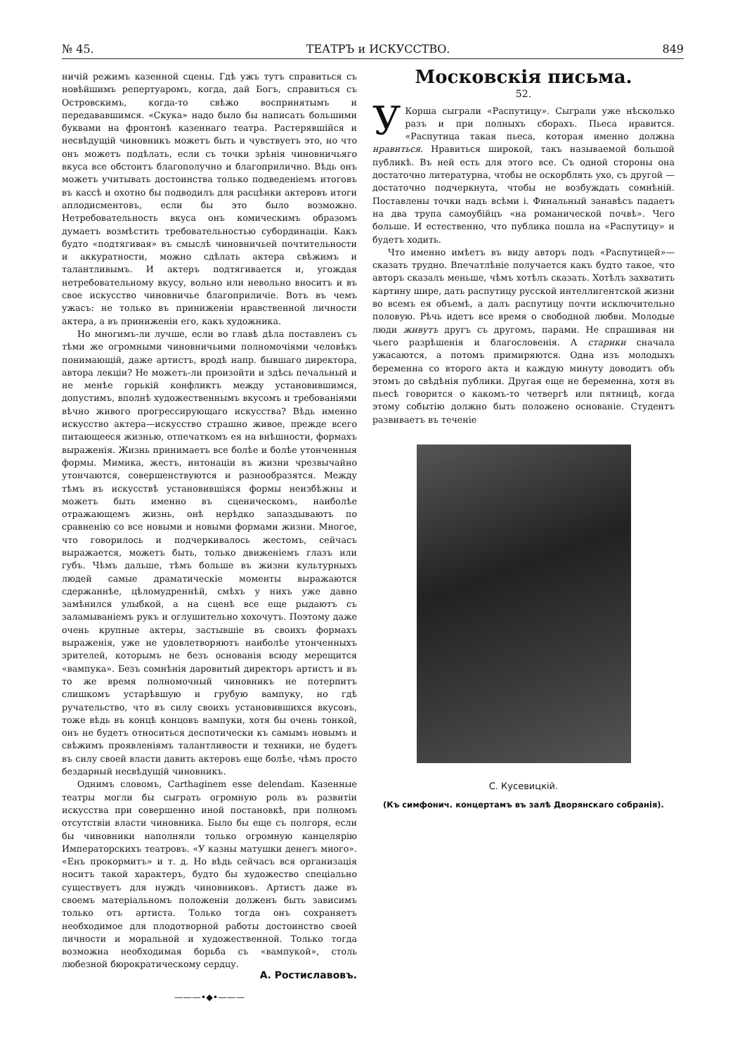№ 45. ТЕАТРЪ и ИСКУССТВО. 849
ничій режимъ казенной сцены. Гдѣ ужъ тутъ справиться съ новѣйшимъ репертуаромъ, когда, дай Богъ, справиться съ Островскимъ, когда-то свѣжо воспринятымъ и передававшимся. «Скука» надо было бы написать большими буквами на фронтонѣ казеннаго театра. Растерявшійся и несвѣдущій чиновникъ можетъ быть и чувствуетъ это, но что онъ можетъ подѣлать, если съ точки зрѣнія чиновничьяго вкуса все обстоитъ благополучно и благоприлично. Вѣдь онъ можетъ учитывать достоинства только подведеніемъ итоговъ въ кассѣ и охотно бы подводилъ для расцѣнки актеровъ итоги аплодисментовъ, если бы это было возможно. Нетребовательность вкуса онъ комическимъ образомъ думаетъ возмѣстить требовательностью субординаціи. Какъ будто «подтягивая» въ смыслѣ чиновничьей почтительности и аккуратности, можно сдѣлать актера свѣжимъ и талантливымъ. И актеръ подтягивается и, угождая нетребовательному вкусу, вольно или невольно вноситъ и въ свое искусство чиновничье благоприличіе. Вотъ въ чемъ ужасъ: не только въ приниженіи нравственной личности актера, а въ приниженіи его, какъ художника.
Но многимъ-ли лучше, если во главѣ дѣла поставленъ съ тѣми же огромными чиновничьими полномочіями человѣкъ понимающій, даже артистъ, вродѣ напр. бывшаго директора, автора лекціи? Не можетъ-ли произойти и здѣсь печальный и не менѣе горькій конфликтъ между установившимся, допустимъ, вполнѣ художественнымъ вкусомъ и требованіями вѣчно живого прогрессирующаго искусства? Вѣдь именно искусство актера—искусство страшно живое, прежде всего питающееся жизнью, отпечаткомъ ея на внѣшности, формахъ выраженія. Жизнь принимаетъ все болѣе и болѣе утонченныя формы. Мимика, жестъ, интонаціи въ жизни чрезвычайно утончаются, совершенствуются и разнообразятся. Между тѣмъ въ искусствѣ установившіяся формы неизбѣжны и можетъ быть именно въ сценическомъ, наиболѣе отражающемъ жизнь, онѣ нерѣдко запаздываютъ по сравненію со все новыми и новыми формами жизни. Многое, что говорилось и подчеркивалось жестомъ, сейчасъ выражается, можетъ быть, только движеніемъ глазъ или губъ. Чѣмъ дальше, тѣмъ больше въ жизни культурныхъ людей самые драматическіе моменты выражаются сдержаннѣе, цѣломудреннѣй, смѣхъ у нихъ уже давно замѣнился улыбкой, а на сценѣ все еще рыдаютъ съ заламываніемъ рукъ и оглушительно хохочутъ. Поэтому даже очень крупные актеры, застывшіе въ своихъ формахъ выраженія, уже не удовлетворяютъ наиболѣе утонченныхъ зрителей, которымъ не безъ основанія всюду мерещится «вампука». Безъ сомнѣнія даровитый директоръ артистъ и въ то же время полномочный чиновникъ не потерпитъ слишкомъ устарѣвшую и грубую вампуку, но гдѣ ручательство, что въ силу своихъ установившихся вкусовъ, тоже вѣдь въ концѣ концовъ вампуки, хотя бы очень тонкой, онъ не будетъ относиться деспотически къ самымъ новымъ и свѣжимъ проявленіямъ талантливости и техники, не будетъ въ силу своей власти давить актеровъ еще болѣе, чѣмъ просто бездарный несвѣдущій чиновникъ.
Однимъ словомъ, Carthaginem esse delendam. Казенные театры могли бы сыграть огромную роль въ развитіи искусства при совершенно иной постановкѣ, при полномъ отсутствіи власти чиновника. Было бы еще съ полгоря, если бы чиновники наполняли только огромную канцелярію Императорскихъ театровъ. «У казны матушки денегъ много». «Енъ прокормитъ» и т. д. Но вѣдь сейчасъ вся организація носитъ такой характеръ, будто бы художество спеціально существуетъ для нуждъ чиновниковъ. Артистъ даже въ своемъ матеріальномъ положеніи долженъ быть зависимъ только отъ артиста. Только тогда онъ сохраняетъ необходимое для плодотворной работы достоинство своей личности и моральной и художественной. Только тогда возможна необходимая борьба съ «вампукой», столь любезной бюрократическому сердцу.
А. Ростиславовъ.
———•◆•———
Московскія письма.
52.
У Корша сыграли «Распутицу». Сыграли уже нѣсколько разъ и при полныхъ сборахъ. Пьеса нравится. «Распутица такая пьеса, которая именно должна нравиться. Нравиться широкой, такъ называемой большой публикѣ. Въ ней есть для этого все. Съ одной стороны она достаточно литературна, чтобы не оскорблять ухо, съ другой — достаточно подчеркнута, чтобы не возбуждать сомнѣній. Поставлены точки надъ всѣми і. Финальный занавѣсъ падаетъ на два трупа самоубійцъ «на романической почвѣ». Чего больше. И естественно, что публика пошла на «Распутицу» и будетъ ходить.
Что именно имѣетъ въ виду авторъ подъ «Распутицей»— сказать трудно. Впечатлѣніе получается какъ будто такое, что авторъ сказалъ меньше, чѣмъ хотѣлъ сказать. Хотѣлъ захватить картину шире, дать распутицу русской интеллигентской жизни во всемъ ея объемѣ, а далъ распутицу почти исключительно половую. Рѣчь идетъ все время о свободной любви. Молодые люди живутъ другъ съ другомъ, парами. Не спрашивая ни чьего разрѣшенія и благословенія. А старики сначала ужасаются, а потомъ примиряются. Одна изъ молодыхъ беременна со второго акта и каждую минуту доводитъ объ этомъ до свѣдѣнія публики. Другая еще не беременна, хотя въ пьесѣ говорится о какомъ-то четвергѣ или пятницѣ, когда этому событію должно быть положено основаніе. Студентъ развиваетъ въ теченіе
С. Кусевицкій.
(Къ симфонич. концертамъ въ залѣ Дворянскаго собранія).